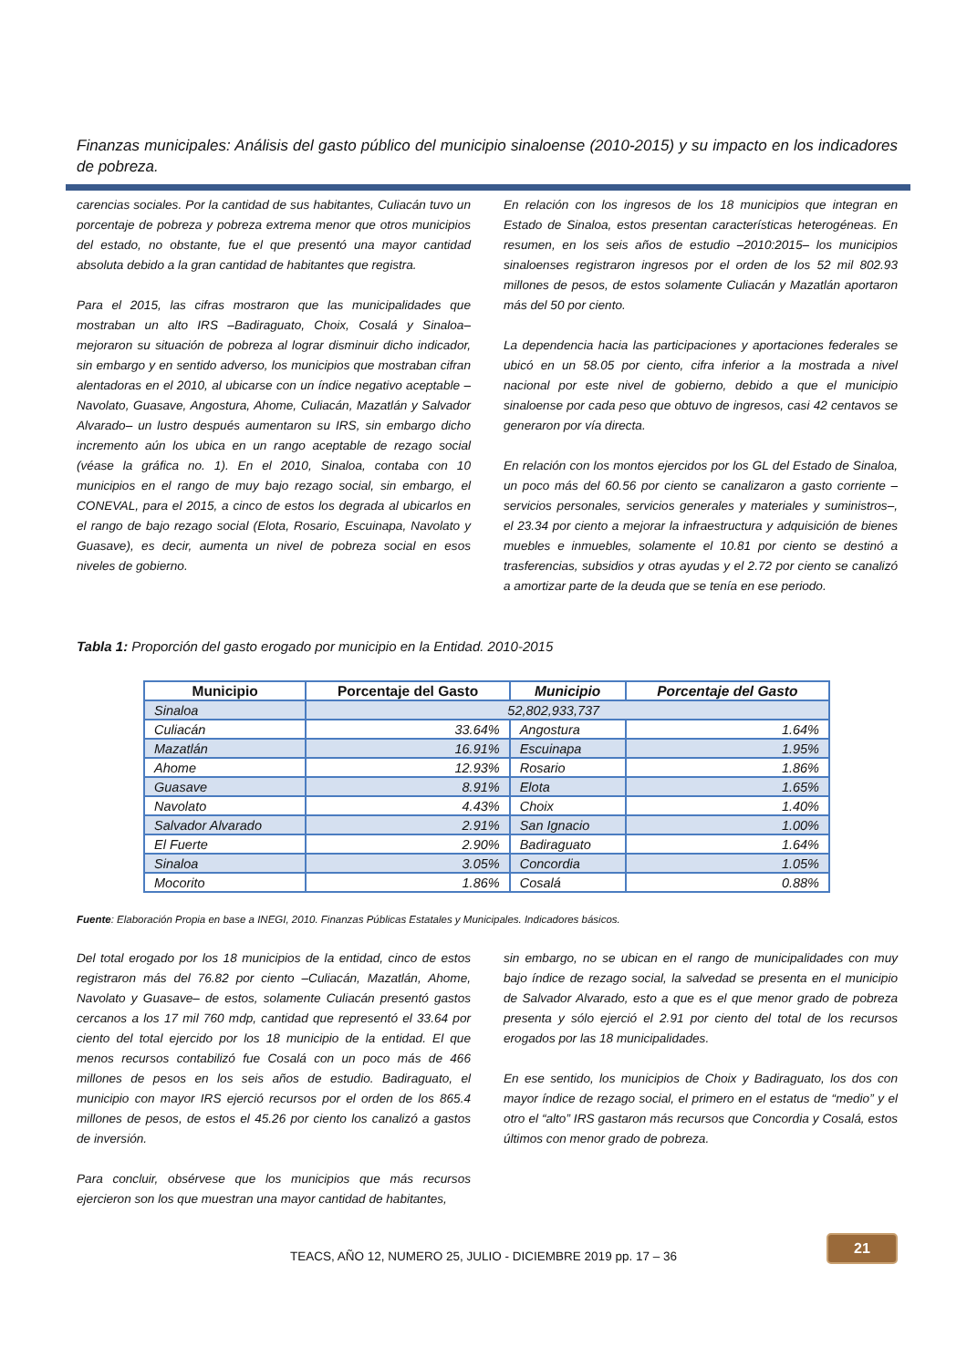Finanzas municipales: Análisis del gasto público del municipio sinaloense (2010-2015) y su impacto en los indicadores de pobreza.
carencias sociales. Por la cantidad de sus habitantes, Culiacán tuvo un porcentaje de pobreza y pobreza extrema menor que otros municipios del estado, no obstante, fue el que presentó una mayor cantidad absoluta debido a la gran cantidad de habitantes que registra.
Para el 2015, las cifras mostraron que las municipalidades que mostraban un alto IRS –Badiraguato, Choix, Cosalá y Sinaloa– mejoraron su situación de pobreza al lograr disminuir dicho indicador, sin embargo y en sentido adverso, los municipios que mostraban cifran alentadoras en el 2010, al ubicarse con un índice negativo aceptable –Navolato, Guasave, Angostura, Ahome, Culiacán, Mazatlán y Salvador Alvarado– un lustro después aumentaron su IRS, sin embargo dicho incremento aún los ubica en un rango aceptable de rezago social (véase la gráfica no. 1). En el 2010, Sinaloa, contaba con 10 municipios en el rango de muy bajo rezago social, sin embargo, el CONEVAL, para el 2015, a cinco de estos los degrada al ubicarlos en el rango de bajo rezago social (Elota, Rosario, Escuinapa, Navolato y Guasave), es decir, aumenta un nivel de pobreza social en esos niveles de gobierno.
En relación con los ingresos de los 18 municipios que integran en Estado de Sinaloa, estos presentan características heterogéneas. En resumen, en los seis años de estudio –2010:2015– los municipios sinaloenses registraron ingresos por el orden de los 52 mil 802.93 millones de pesos, de estos solamente Culiacán y Mazatlán aportaron más del 50 por ciento.
La dependencia hacia las participaciones y aportaciones federales se ubicó en un 58.05 por ciento, cifra inferior a la mostrada a nivel nacional por este nivel de gobierno, debido a que el municipio sinaloense por cada peso que obtuvo de ingresos, casi 42 centavos se generaron por vía directa.
En relación con los montos ejercidos por los GL del Estado de Sinaloa, un poco más del 60.56 por ciento se canalizaron a gasto corriente –servicios personales, servicios generales y materiales y suministros–, el 23.34 por ciento a mejorar la infraestructura y adquisición de bienes muebles e inmuebles, solamente el 10.81 por ciento se destinó a trasferencias, subsidios y otras ayudas y el 2.72 por ciento se canalizó a amortizar parte de la deuda que se tenía en ese periodo.
Tabla 1: Proporción del gasto erogado por municipio en la Entidad. 2010-2015
| Municipio | Porcentaje del Gasto | Municipio | Porcentaje del Gasto |
| --- | --- | --- | --- |
| Sinaloa | 52,802,933,737 | | |
| Culiacán | 33.64% | Angostura | 1.64% |
| Mazatlán | 16.91% | Escuinapa | 1.95% |
| Ahome | 12.93% | Rosario | 1.86% |
| Guasave | 8.91% | Elota | 1.65% |
| Navolato | 4.43% | Choix | 1.40% |
| Salvador Alvarado | 2.91% | San Ignacio | 1.00% |
| El Fuerte | 2.90% | Badiraguato | 1.64% |
| Sinaloa | 3.05% | Concordia | 1.05% |
| Mocorito | 1.86% | Cosalá | 0.88% |
Fuente: Elaboración Propia en base a INEGI, 2010. Finanzas Públicas Estatales y Municipales. Indicadores básicos.
Del total erogado por los 18 municipios de la entidad, cinco de estos registraron más del 76.82 por ciento –Culiacán, Mazatlán, Ahome, Navolato y Guasave– de estos, solamente Culiacán presentó gastos cercanos a los 17 mil 760 mdp, cantidad que representó el 33.64 por ciento del total ejercido por los 18 municipio de la entidad. El que menos recursos contabilizó fue Cosalá con un poco más de 466 millones de pesos en los seis años de estudio. Badiraguato, el municipio con mayor IRS ejerció recursos por el orden de los 865.4 millones de pesos, de estos el 45.26 por ciento los canalizó a gastos de inversión.
Para concluir, obsérvese que los municipios que más recursos ejercieron son los que muestran una mayor cantidad de habitantes,
sin embargo, no se ubican en el rango de municipalidades con muy bajo índice de rezago social, la salvedad se presenta en el municipio de Salvador Alvarado, esto a que es el que menor grado de pobreza presenta y sólo ejerció el 2.91 por ciento del total de los recursos erogados por las 18 municipalidades.
En ese sentido, los municipios de Choix y Badiraguato, los dos con mayor índice de rezago social, el primero en el estatus de “medio” y el otro el “alto” IRS gastaron más recursos que Concordia y Cosalá, estos últimos con menor grado de pobreza.
21
TEACS, AÑO 12, NUMERO 25, JULIO - DICIEMBRE 2019 pp. 17 – 36